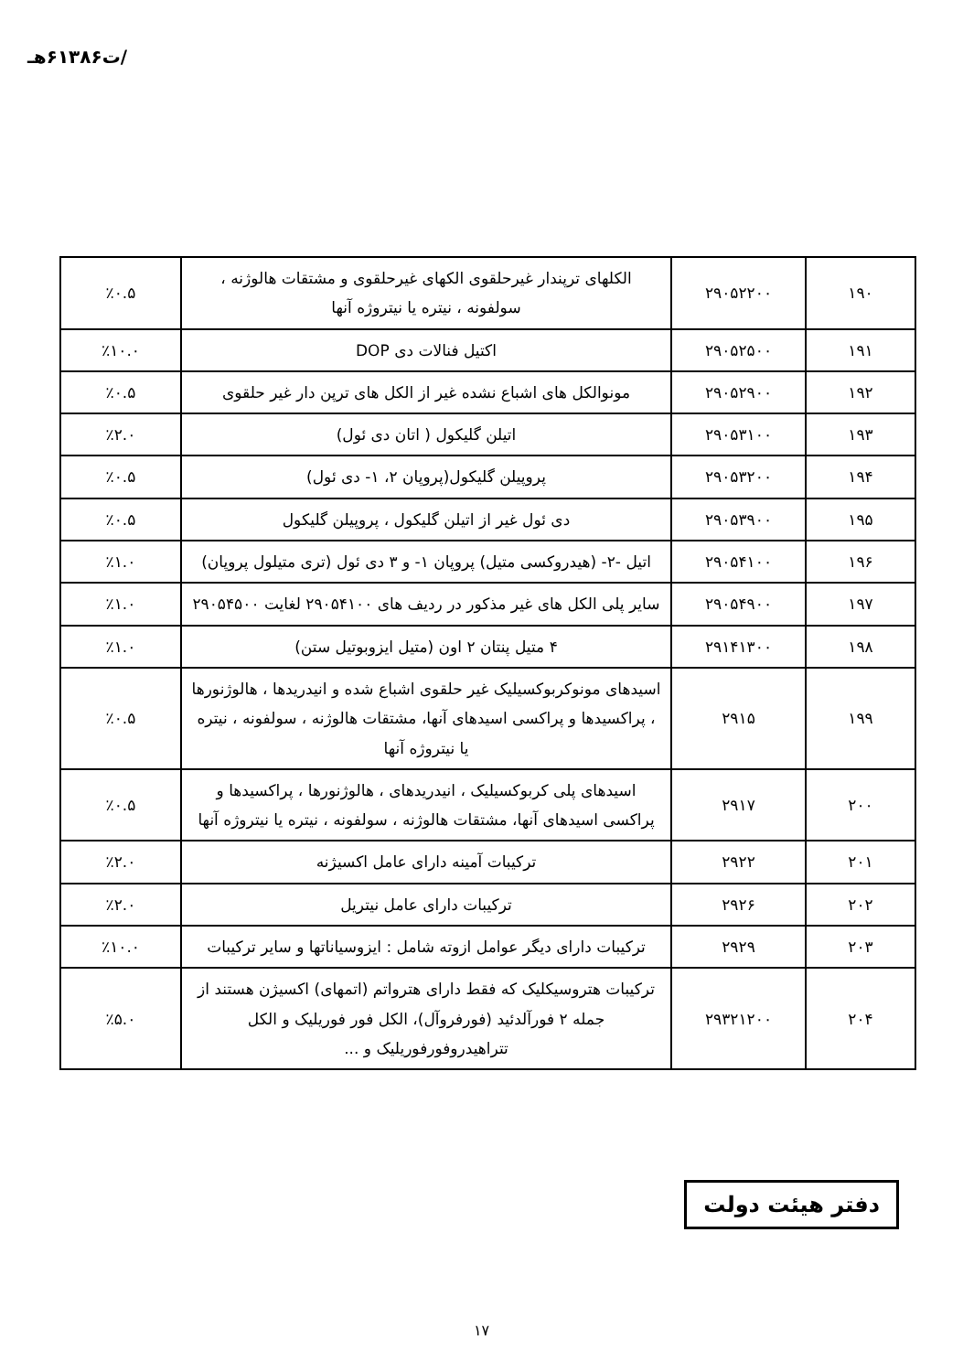/ت۶۱۳۸۶هـ
| ۱۹۰ | ۲۹۰۵۲۲۰۰ | الکلهای ترپندار غیرحلقوی الکهای غیرحلقوی و مشتقات هالوژنه ، سولفونه ، نیتره یا نیتروژه آنها | ٪۰.۵ |
| ۱۹۱ | ۲۹۰۵۲۵۰۰ | اکتیل فنالات دی DOP | ٪۱۰.۰ |
| ۱۹۲ | ۲۹۰۵۲۹۰۰ | مونوالکل های اشباع نشده غیر از الکل های ترپن دار غیر حلقوی | ٪۰.۵ |
| ۱۹۳ | ۲۹۰۵۳۱۰۰ | اتیلن گلیکول ( اتان دی ئول) | ٪۲.۰ |
| ۱۹۴ | ۲۹۰۵۳۲۰۰ | پروپیلن گلیکول(پروپان ۲، ۱- دی ئول) | ٪۰.۵ |
| ۱۹۵ | ۲۹۰۵۳۹۰۰ | دی ئول غیر از اتیلن گلیکول ، پروپیلن گلیکول | ٪۰.۵ |
| ۱۹۶ | ۲۹۰۵۴۱۰۰ | اتیل -۲- (هیدروکسی متیل) پروپان ۱- و ۳ دی ئول (تری متیلول پروپان) | ٪۱.۰ |
| ۱۹۷ | ۲۹۰۵۴۹۰۰ | سایر پلی الکل های غیر مذکور در ردیف های ۲۹۰۵۴۱۰۰ لغایت ۲۹۰۵۴۵۰۰ | ٪۱.۰ |
| ۱۹۸ | ۲۹۱۴۱۳۰۰ | ۴ متیل پنتان ۲ اون (متیل ایزوبوتیل ستن) | ٪۱.۰ |
| ۱۹۹ | ۲۹۱۵ | اسیدهای مونوکربوکسیلیک غیر حلقوی اشباع شده و انیدریدها ، هالوژنورها ، پراکسیدها و پراکسی اسیدهای آنها، مشتقات هالوژنه ، سولفونه ، نیتره یا نیتروژه آنها | ٪۰.۵ |
| ۲۰۰ | ۲۹۱۷ | اسیدهای پلی کربوکسیلیک ، انیدریدهای ، هالوژنورها ، پراکسیدها و پراکسی اسیدهای آنها، مشتقات هالوژنه ، سولفونه ، نیتره یا نیتروژه آنها | ٪۰.۵ |
| ۲۰۱ | ۲۹۲۲ | ترکیبات آمینه دارای عامل اکسیژنه | ٪۲.۰ |
| ۲۰۲ | ۲۹۲۶ | ترکیبات دارای عامل نیتریل | ٪۲.۰ |
| ۲۰۳ | ۲۹۲۹ | ترکیبات دارای دیگر عوامل ازوته شامل : ایزوسیاناتها و سایر ترکیبات | ٪۱۰.۰ |
| ۲۰۴ | ۲۹۳۲۱۲۰۰ | ترکیبات هتروسیکلیک که فقط دارای هترواتم (اتمهای) اکسیژن هستند از جمله ۲ فورآلدئید (فورفروآل)، الکل فور فوریلیک و الکل تتراهیدروفورفوریلیک و ... | ٪۵.۰ |
دفتر هیئت دولت
۱۷